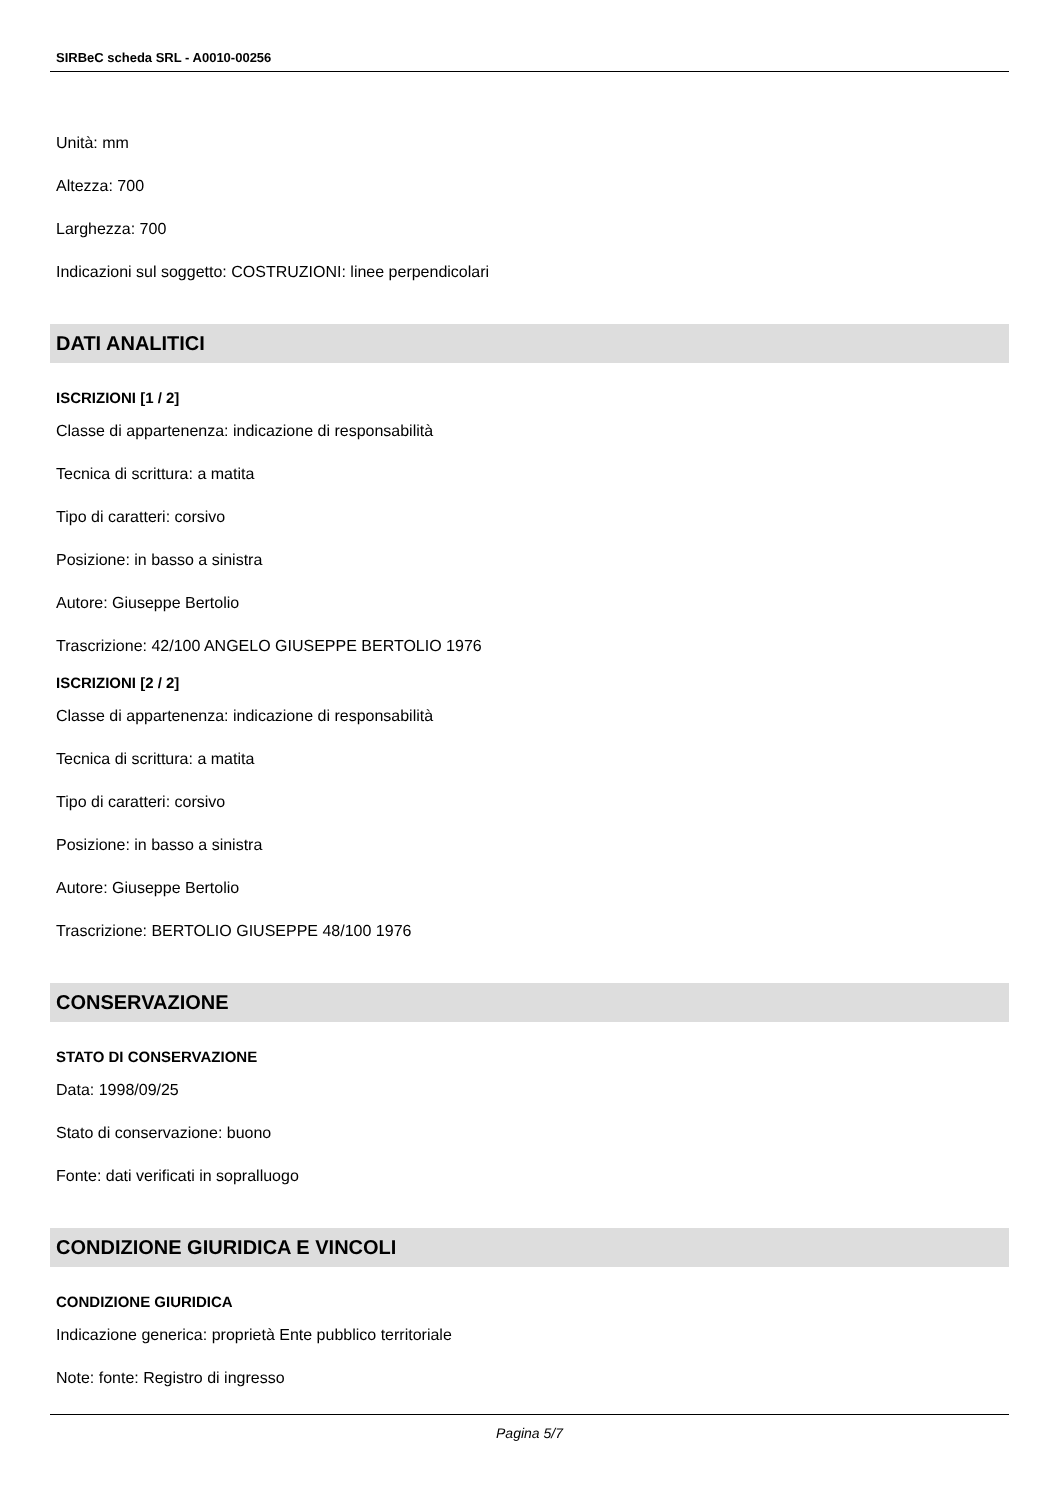SIRBeC scheda SRL - A0010-00256
Unità: mm
Altezza: 700
Larghezza: 700
Indicazioni sul soggetto: COSTRUZIONI: linee perpendicolari
DATI ANALITICI
ISCRIZIONI [1 / 2]
Classe di appartenenza: indicazione di responsabilità
Tecnica di scrittura: a matita
Tipo di caratteri: corsivo
Posizione: in basso a sinistra
Autore: Giuseppe Bertolio
Trascrizione: 42/100 ANGELO GIUSEPPE BERTOLIO 1976
ISCRIZIONI [2 / 2]
Classe di appartenenza: indicazione di responsabilità
Tecnica di scrittura: a matita
Tipo di caratteri: corsivo
Posizione: in basso a sinistra
Autore: Giuseppe Bertolio
Trascrizione: BERTOLIO GIUSEPPE 48/100 1976
CONSERVAZIONE
STATO DI CONSERVAZIONE
Data: 1998/09/25
Stato di conservazione: buono
Fonte: dati verificati in sopralluogo
CONDIZIONE GIURIDICA E VINCOLI
CONDIZIONE GIURIDICA
Indicazione generica: proprietà Ente pubblico territoriale
Note: fonte: Registro di ingresso
Pagina 5/7